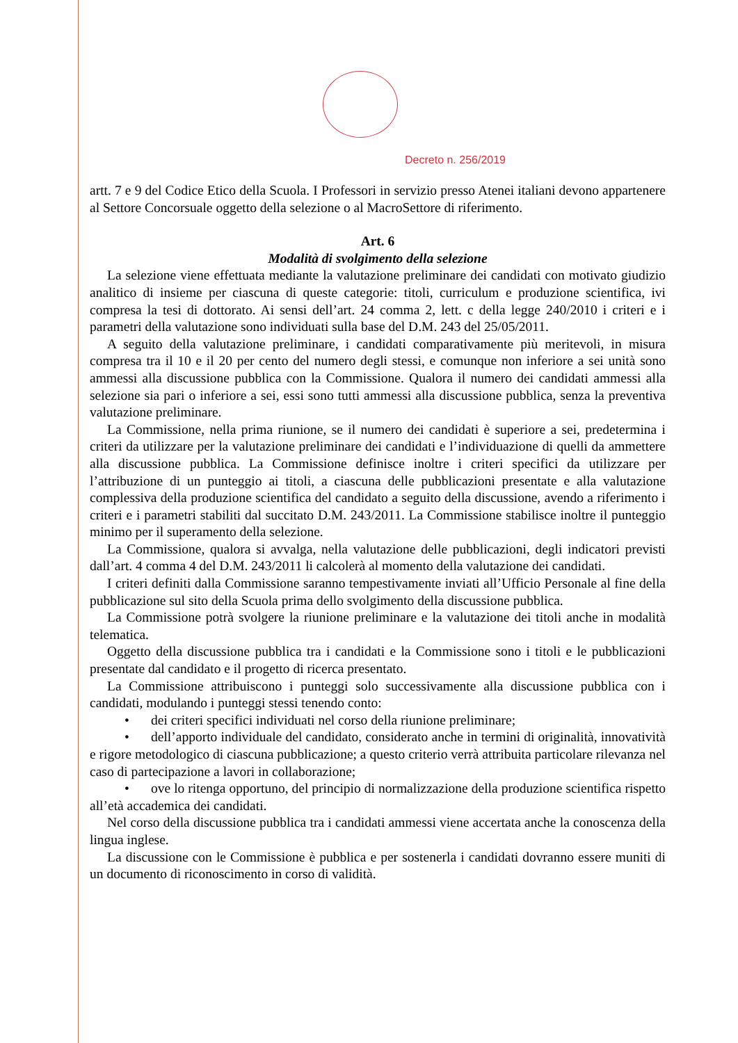Decreto n. 256/2019
artt. 7 e 9 del Codice Etico della Scuola. I Professori in servizio presso Atenei italiani devono appartenere al Settore Concorsuale oggetto della selezione o al MacroSettore di riferimento.
Art. 6
Modalità di svolgimento della selezione
La selezione viene effettuata mediante la valutazione preliminare dei candidati con motivato giudizio analitico di insieme per ciascuna di queste categorie: titoli, curriculum e produzione scientifica, ivi compresa la tesi di dottorato. Ai sensi dell’art. 24 comma 2, lett. c della legge 240/2010 i criteri e i parametri della valutazione sono individuati sulla base del D.M. 243 del 25/05/2011.
A seguito della valutazione preliminare, i candidati comparativamente più meritevoli, in misura compresa tra il 10 e il 20 per cento del numero degli stessi, e comunque non inferiore a sei unità sono ammessi alla discussione pubblica con la Commissione. Qualora il numero dei candidati ammessi alla selezione sia pari o inferiore a sei, essi sono tutti ammessi alla discussione pubblica, senza la preventiva valutazione preliminare.
La Commissione, nella prima riunione, se il numero dei candidati è superiore a sei, predetermina i criteri da utilizzare per la valutazione preliminare dei candidati e l’individuazione di quelli da ammettere alla discussione pubblica. La Commissione definisce inoltre i criteri specifici da utilizzare per l’attribuzione di un punteggio ai titoli, a ciascuna delle pubblicazioni presentate e alla valutazione complessiva della produzione scientifica del candidato a seguito della discussione, avendo a riferimento i criteri e i parametri stabiliti dal succitato D.M. 243/2011. La Commissione stabilisce inoltre il punteggio minimo per il superamento della selezione.
La Commissione, qualora si avvalga, nella valutazione delle pubblicazioni, degli indicatori previsti dall’art. 4 comma 4 del D.M. 243/2011 li calcolerà al momento della valutazione dei candidati.
I criteri definiti dalla Commissione saranno tempestivamente inviati all’Ufficio Personale al fine della pubblicazione sul sito della Scuola prima dello svolgimento della discussione pubblica.
La Commissione potrà svolgere la riunione preliminare e la valutazione dei titoli anche in modalità telematica.
Oggetto della discussione pubblica tra i candidati e la Commissione sono i titoli e le pubblicazioni presentate dal candidato e il progetto di ricerca presentato.
La Commissione attribuiscono i punteggi solo successivamente alla discussione pubblica con i candidati, modulando i punteggi stessi tenendo conto:
• dei criteri specifici individuati nel corso della riunione preliminare;
• dell’apporto individuale del candidato, considerato anche in termini di originalità, innovatività e rigore metodologico di ciascuna pubblicazione; a questo criterio verrà attribuita particolare rilevanza nel caso di partecipazione a lavori in collaborazione;
• ove lo ritenga opportuno, del principio di normalizzazione della produzione scientifica rispetto all’età accademica dei candidati.
Nel corso della discussione pubblica tra i candidati ammessi viene accertata anche la conoscenza della lingua inglese.
La discussione con le Commissione è pubblica e per sostenerla i candidati dovranno essere muniti di un documento di riconoscimento in corso di validità.